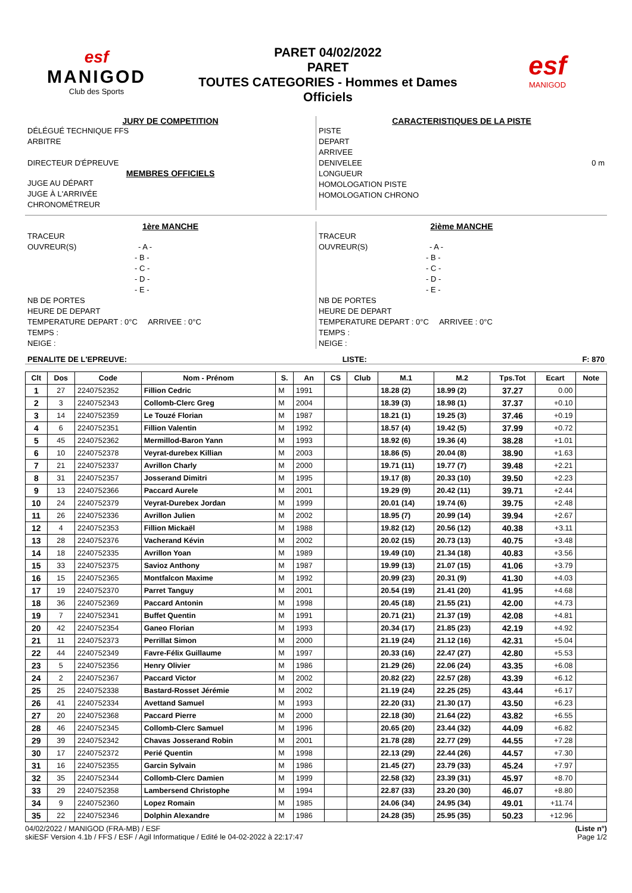esf
MANIGOD
Club des Sports
PARET 04/02/2022
PARET
TOUTES CATEGORIES - Hommes et Dames
Officiels
esf
MANIGOD
JURY DE COMPETITION
DÉLÉGUÉ TECHNIQUE FFS
ARBITRE
DIRECTEUR D'ÉPREUVE
MEMBRES OFFICIELS
JUGE AU DÉPART
JUGE À L'ARRIVÉE
CHRONOMÉTREUR
CARACTERISTIQUES DE LA PISTE
PISTE
DEPART
ARRIVEE
DENIVELEE 0 m
LONGUEUR
HOMOLOGATION PISTE
HOMOLOGATION CHRONO
1ère MANCHE
TRACEUR
OUVREUR(S) - A -
- B -
- C -
- D -
- E -
NB DE PORTES
HEURE DE DEPART
TEMPERATURE DEPART : 0°C ARRIVEE : 0°C
TEMPS :
NEIGE :
2ième MANCHE
TRACEUR
OUVREUR(S) - A -
- B -
- C -
- D -
- E -
NB DE PORTES
HEURE DE DEPART
TEMPERATURE DEPART : 0°C ARRIVEE : 0°C
TEMPS :
NEIGE :
PENALITE DE L'EPREUVE: LISTE: F: 870
| Clt | Dos | Code | Nom - Prénom | S. | An | CS | Club | M.1 | M.2 | Tps.Tot | Ecart | Note |
| --- | --- | --- | --- | --- | --- | --- | --- | --- | --- | --- | --- | --- |
| 1 | 27 | 2240752352 | Fillion Cedric | M | 1991 | | | 18.28 (2) | 18.99 (2) | 37.27 | 0.00 | |
| 2 | 3 | 2240752343 | Collomb-Clerc Greg | M | 2004 | | | 18.39 (3) | 18.98 (1) | 37.37 | +0.10 | |
| 3 | 14 | 2240752359 | Le Touzé Florian | M | 1987 | | | 18.21 (1) | 19.25 (3) | 37.46 | +0.19 | |
| 4 | 6 | 2240752351 | Fillion Valentin | M | 1992 | | | 18.57 (4) | 19.42 (5) | 37.99 | +0.72 | |
| 5 | 45 | 2240752362 | Mermillod-Baron Yann | M | 1993 | | | 18.92 (6) | 19.36 (4) | 38.28 | +1.01 | |
| 6 | 10 | 2240752378 | Veyrat-durebex Killian | M | 2003 | | | 18.86 (5) | 20.04 (8) | 38.90 | +1.63 | |
| 7 | 21 | 2240752337 | Avrillon Charly | M | 2000 | | | 19.71 (11) | 19.77 (7) | 39.48 | +2.21 | |
| 8 | 31 | 2240752357 | Josserand Dimitri | M | 1995 | | | 19.17 (8) | 20.33 (10) | 39.50 | +2.23 | |
| 9 | 13 | 2240752366 | Paccard Aurele | M | 2001 | | | 19.29 (9) | 20.42 (11) | 39.71 | +2.44 | |
| 10 | 24 | 2240752379 | Veyrat-Durebex Jordan | M | 1999 | | | 20.01 (14) | 19.74 (6) | 39.75 | +2.48 | |
| 11 | 26 | 2240752336 | Avrillon Julien | M | 2002 | | | 18.95 (7) | 20.99 (14) | 39.94 | +2.67 | |
| 12 | 4 | 2240752353 | Fillion Mickaël | M | 1988 | | | 19.82 (12) | 20.56 (12) | 40.38 | +3.11 | |
| 13 | 28 | 2240752376 | Vacherand Kévin | M | 2002 | | | 20.02 (15) | 20.73 (13) | 40.75 | +3.48 | |
| 14 | 18 | 2240752335 | Avrillon Yoan | M | 1989 | | | 19.49 (10) | 21.34 (18) | 40.83 | +3.56 | |
| 15 | 33 | 2240752375 | Savioz Anthony | M | 1987 | | | 19.99 (13) | 21.07 (15) | 41.06 | +3.79 | |
| 16 | 15 | 2240752365 | Montfalcon Maxime | M | 1992 | | | 20.99 (23) | 20.31 (9) | 41.30 | +4.03 | |
| 17 | 19 | 2240752370 | Parret Tanguy | M | 2001 | | | 20.54 (19) | 21.41 (20) | 41.95 | +4.68 | |
| 18 | 36 | 2240752369 | Paccard Antonin | M | 1998 | | | 20.45 (18) | 21.55 (21) | 42.00 | +4.73 | |
| 19 | 7 | 2240752341 | Buffet Quentin | M | 1991 | | | 20.71 (21) | 21.37 (19) | 42.08 | +4.81 | |
| 20 | 42 | 2240752354 | Ganeo Florian | M | 1993 | | | 20.34 (17) | 21.85 (23) | 42.19 | +4.92 | |
| 21 | 11 | 2240752373 | Perrillat Simon | M | 2000 | | | 21.19 (24) | 21.12 (16) | 42.31 | +5.04 | |
| 22 | 44 | 2240752349 | Favre-Félix Guillaume | M | 1997 | | | 20.33 (16) | 22.47 (27) | 42.80 | +5.53 | |
| 23 | 5 | 2240752356 | Henry Olivier | M | 1986 | | | 21.29 (26) | 22.06 (24) | 43.35 | +6.08 | |
| 24 | 2 | 2240752367 | Paccard Victor | M | 2002 | | | 20.82 (22) | 22.57 (28) | 43.39 | +6.12 | |
| 25 | 25 | 2240752338 | Bastard-Rosset Jérémie | M | 2002 | | | 21.19 (24) | 22.25 (25) | 43.44 | +6.17 | |
| 26 | 41 | 2240752334 | Avettand Samuel | M | 1993 | | | 22.20 (31) | 21.30 (17) | 43.50 | +6.23 | |
| 27 | 20 | 2240752368 | Paccard Pierre | M | 2000 | | | 22.18 (30) | 21.64 (22) | 43.82 | +6.55 | |
| 28 | 46 | 2240752345 | Collomb-Clerc Samuel | M | 1996 | | | 20.65 (20) | 23.44 (32) | 44.09 | +6.82 | |
| 29 | 39 | 2240752342 | Chavas Josserand Robin | M | 2001 | | | 21.78 (28) | 22.77 (29) | 44.55 | +7.28 | |
| 30 | 17 | 2240752372 | Perié Quentin | M | 1998 | | | 22.13 (29) | 22.44 (26) | 44.57 | +7.30 | |
| 31 | 16 | 2240752355 | Garcin Sylvain | M | 1986 | | | 21.45 (27) | 23.79 (33) | 45.24 | +7.97 | |
| 32 | 35 | 2240752344 | Collomb-Clerc Damien | M | 1999 | | | 22.58 (32) | 23.39 (31) | 45.97 | +8.70 | |
| 33 | 29 | 2240752358 | Lambersend Christophe | M | 1994 | | | 22.87 (33) | 23.20 (30) | 46.07 | +8.80 | |
| 34 | 9 | 2240752360 | Lopez Romain | M | 1985 | | | 24.06 (34) | 24.95 (34) | 49.01 | +11.74 | |
| 35 | 22 | 2240752346 | Dolphin Alexandre | M | 1986 | | | 24.28 (35) | 25.95 (35) | 50.23 | +12.96 | |
04/02/2022 / MANIGOD (FRA-MB) / ESF (Liste n°)
skiESF Version 4.1b / FFS / ESF / Agil Informatique / Edité le 04-02-2022 à 22:17:47 Page 1/2